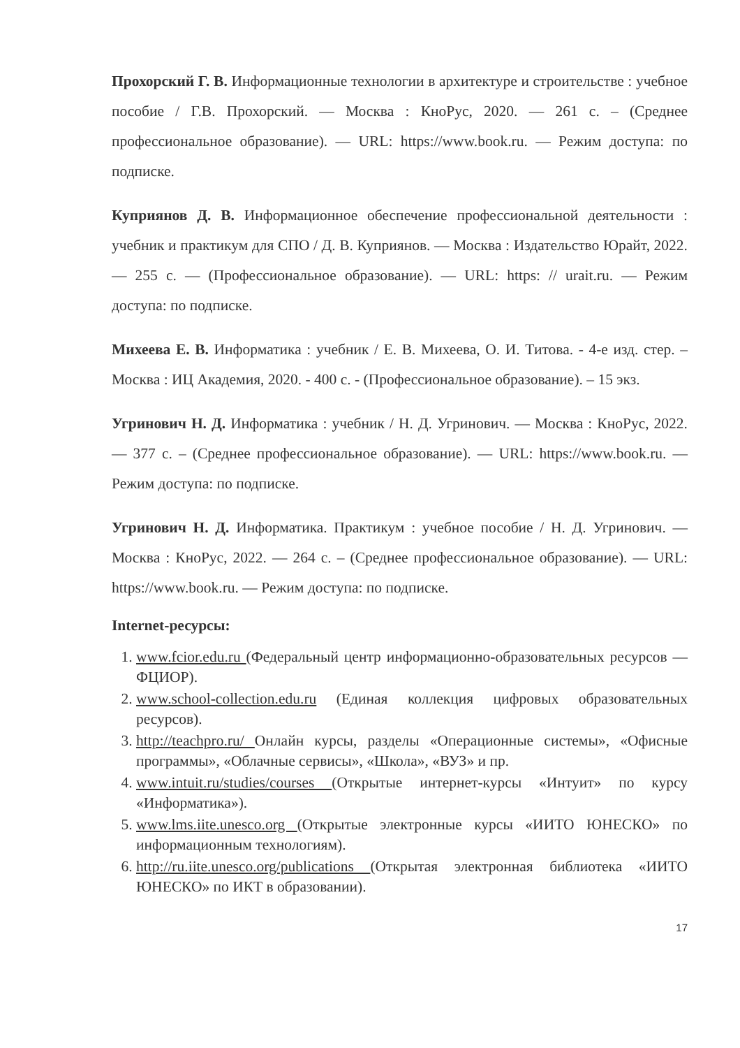Прохорский Г. В. Информационные технологии в архитектуре и строительстве : учебное пособие / Г.В. Прохорский. — Москва : КноРус, 2020. — 261 с. – (Среднее профессиональное образование). — URL: https://www.book.ru. — Режим доступа: по подписке.
Куприянов Д. В. Информационное обеспечение профессиональной деятельности : учебник и практикум для СПО / Д. В. Куприянов. — Москва : Издательство Юрайт, 2022. — 255 с. — (Профессиональное образование). — URL: https: // urait.ru. — Режим доступа: по подписке.
Михеева Е. В. Информатика : учебник / Е. В. Михеева, О. И. Титова. - 4-е изд. стер. – Москва : ИЦ Академия, 2020. - 400 с. - (Профессиональное образование). – 15 экз.
Угринович Н. Д. Информатика : учебник / Н. Д. Угринович. — Москва : КноРус, 2022. — 377 с. – (Среднее профессиональное образование). — URL: https://www.book.ru. — Режим доступа: по подписке.
Угринович Н. Д. Информатика. Практикум : учебное пособие / Н. Д. Угринович. — Москва : КноРус, 2022. — 264 с. – (Среднее профессиональное образование). — URL: https://www.book.ru. — Режим доступа: по подписке.
Internet-ресурсы:
1. www.fcior.edu.ru (Федеральный центр информационно-образовательных ресурсов — ФЦИОР).
2. www.school-collection.edu.ru (Единая коллекция цифровых образовательных ресурсов).
3. http://teachpro.ru/ Онлайн курсы, разделы «Операционные системы», «Офисные программы», «Облачные сервисы», «Школа», «ВУЗ» и пр.
4. www.intuit.ru/studies/courses (Открытые интернет-курсы «Интуит» по курсу «Информатика»).
5. www.lms.iite.unesco.org (Открытые электронные курсы «ИИТО ЮНЕСКО» по информационным технологиям).
6. http://ru.iite.unesco.org/publications (Открытая электронная библиотека «ИИТО ЮНЕСКО» по ИКТ в образовании).
17